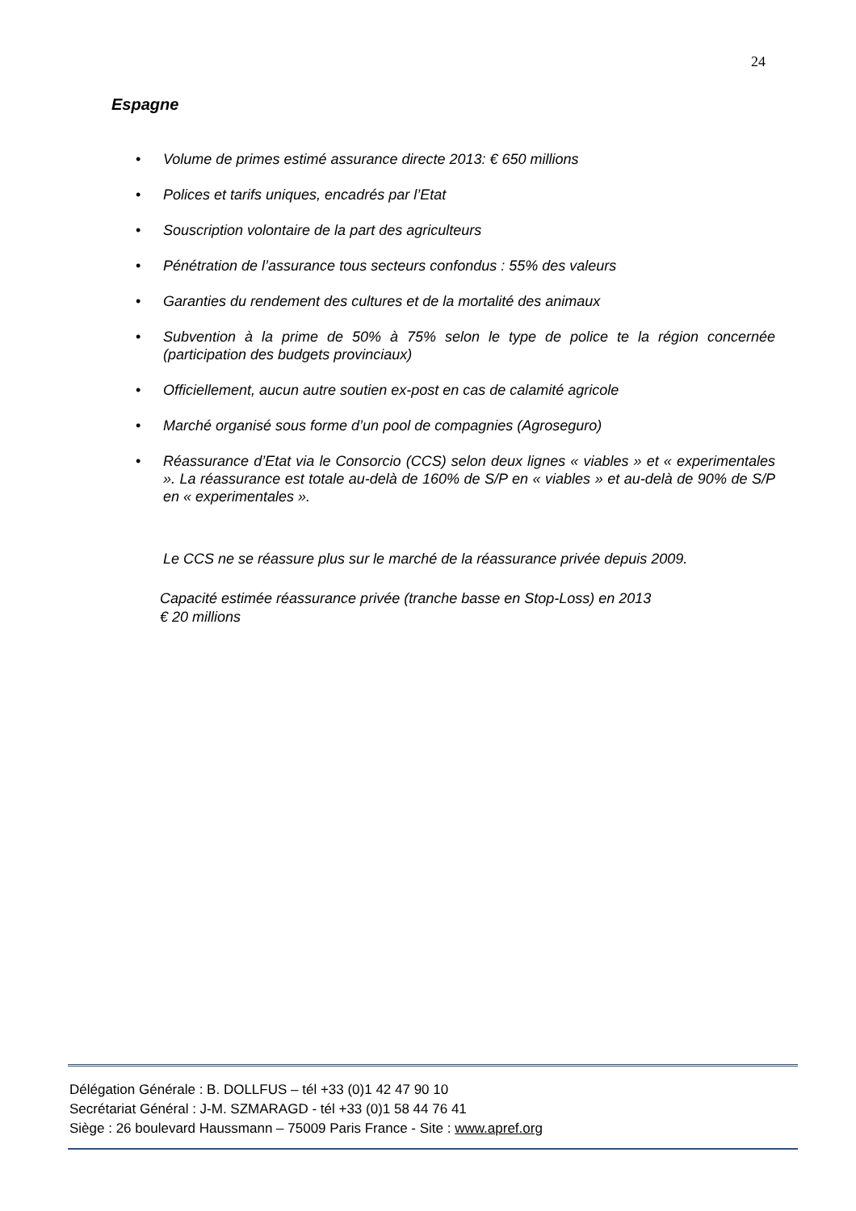24
Espagne
• Volume de primes estimé assurance directe 2013: € 650 millions
• Polices et tarifs uniques, encadrés par l’Etat
• Souscription volontaire de la part des agriculteurs
• Pénétration de l’assurance tous secteurs confondus : 55% des valeurs
• Garanties du rendement des cultures et de la mortalité des animaux
• Subvention à la prime de 50% à 75% selon le type de police te la région concernée (participation des budgets provinciaux)
• Officiellement, aucun autre soutien ex-post en cas de calamité agricole
• Marché organisé sous forme d’un pool de compagnies (Agroseguro)
• Réassurance d’Etat via le Consorcio (CCS) selon deux lignes « viables » et « experimentales ». La réassurance est totale au-delà de 160% de S/P en « viables » et au-delà de 90% de S/P en « experimentales ».
Le CCS ne se réassure plus sur le marché de la réassurance privée depuis 2009.
Capacité estimée réassurance privée (tranche basse en Stop-Loss) en 2013
€ 20 millions
Délégation Générale : B. DOLLFUS – tél +33 (0)1 42 47 90 10
Secrétariat Général : J-M. SZMARAGD - tél +33 (0)1 58 44 76 41
Siège : 26 boulevard Haussmann – 75009 Paris France - Site : www.apref.org